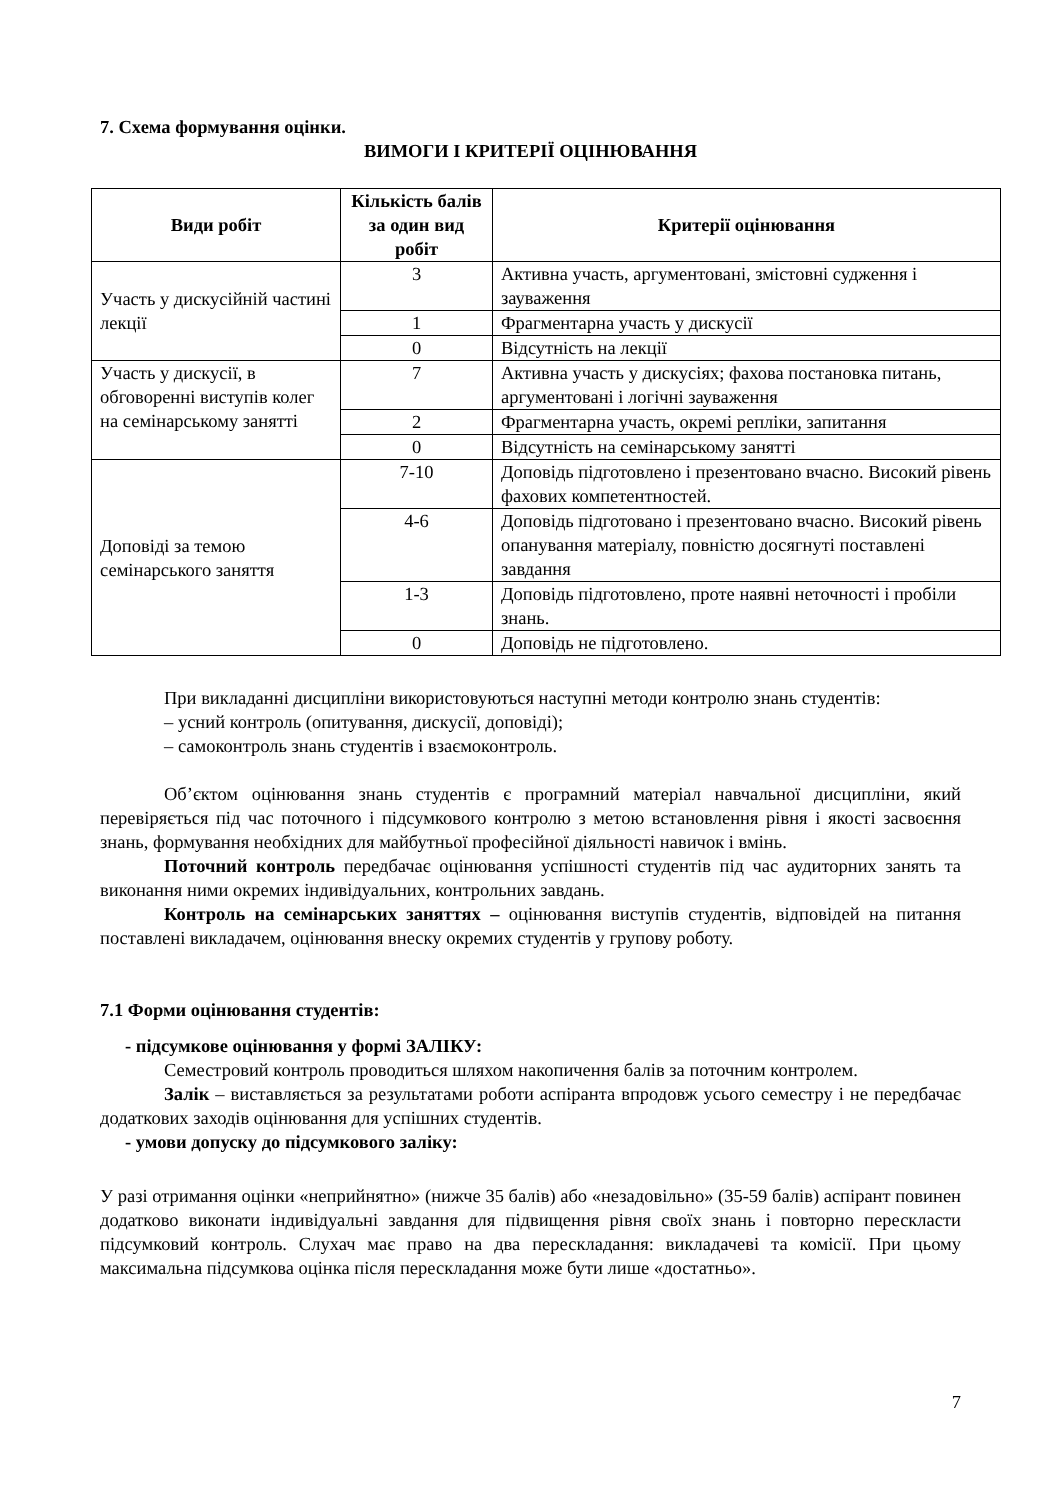7. Схема формування оцінки.
ВИМОГИ І КРИТЕРІЇ ОЦІНЮВАННЯ
| Види робіт | Кількість балів за один вид робіт | Критерії оцінювання |
| --- | --- | --- |
| Участь у дискусійній частині лекції | 3 | Активна участь, аргументовані, змістовні судження і зауваження |
| | 1 | Фрагментарна участь у дискусії |
| | 0 | Відсутність на лекції |
| Участь у дискусії, в обговоренні виступів колег на семінарському занятті | 7 | Активна участь у дискусіях; фахова постановка питань, аргументовані і логічні зауваження |
| | 2 | Фрагментарна участь, окремі репліки, запитання |
| | 0 | Відсутність на семінарському занятті |
| Доповіді за темою семінарського заняття | 7-10 | Доповідь підготовлено і презентовано вчасно. Високий рівень фахових компетентностей. |
| | 4-6 | Доповідь підготовано і презентовано вчасно. Високий рівень опанування матеріалу, повністю досягнуті поставлені завдання |
| | 1-3 | Доповідь підготовлено, проте наявні неточності і пробіли знань. |
| | 0 | Доповідь не підготовлено. |
При викладанні дисципліни використовуються наступні методи контролю знань студентів:
– усний контроль (опитування, дискусії, доповіді);
– самоконтроль знань студентів і взаємоконтроль.
Об’єктом оцінювання знань студентів є програмний матеріал навчальної дисципліни, який перевіряється під час поточного і підсумкового контролю з метою встановлення рівня і якості засвоєння знань, формування необхідних для майбутньої професійної діяльності навичок і вмінь.
Поточний контроль передбачає оцінювання успішності студентів під час аудиторних занять та виконання ними окремих індивідуальних, контрольних завдань.
Контроль на семінарських заняттях – оцінювання виступів студентів, відповідей на питання поставлені викладачем, оцінювання внеску окремих студентів у групову роботу.
7.1 Форми оцінювання студентів:
- підсумкове оцінювання у формі ЗАЛІКУ:
Семестровий контроль проводиться шляхом накопичення балів за поточним контролем.
Залік – виставляється за результатами роботи аспіранта впродовж усього семестру і не передбачає додаткових заходів оцінювання для успішних студентів.
- умови допуску до підсумкового заліку:
У разі отримання оцінки «неприйнятно» (нижче 35 балів) або «незадовільно» (35-59 балів) аспірант повинен додатково виконати індивідуальні завдання для підвищення рівня своїх знань і повторно перескласти підсумковий контроль. Слухач має право на два перескладання: викладачеві та комісії. При цьому максимальна підсумкова оцінка після перескладання може бути лише «достатньо».
7